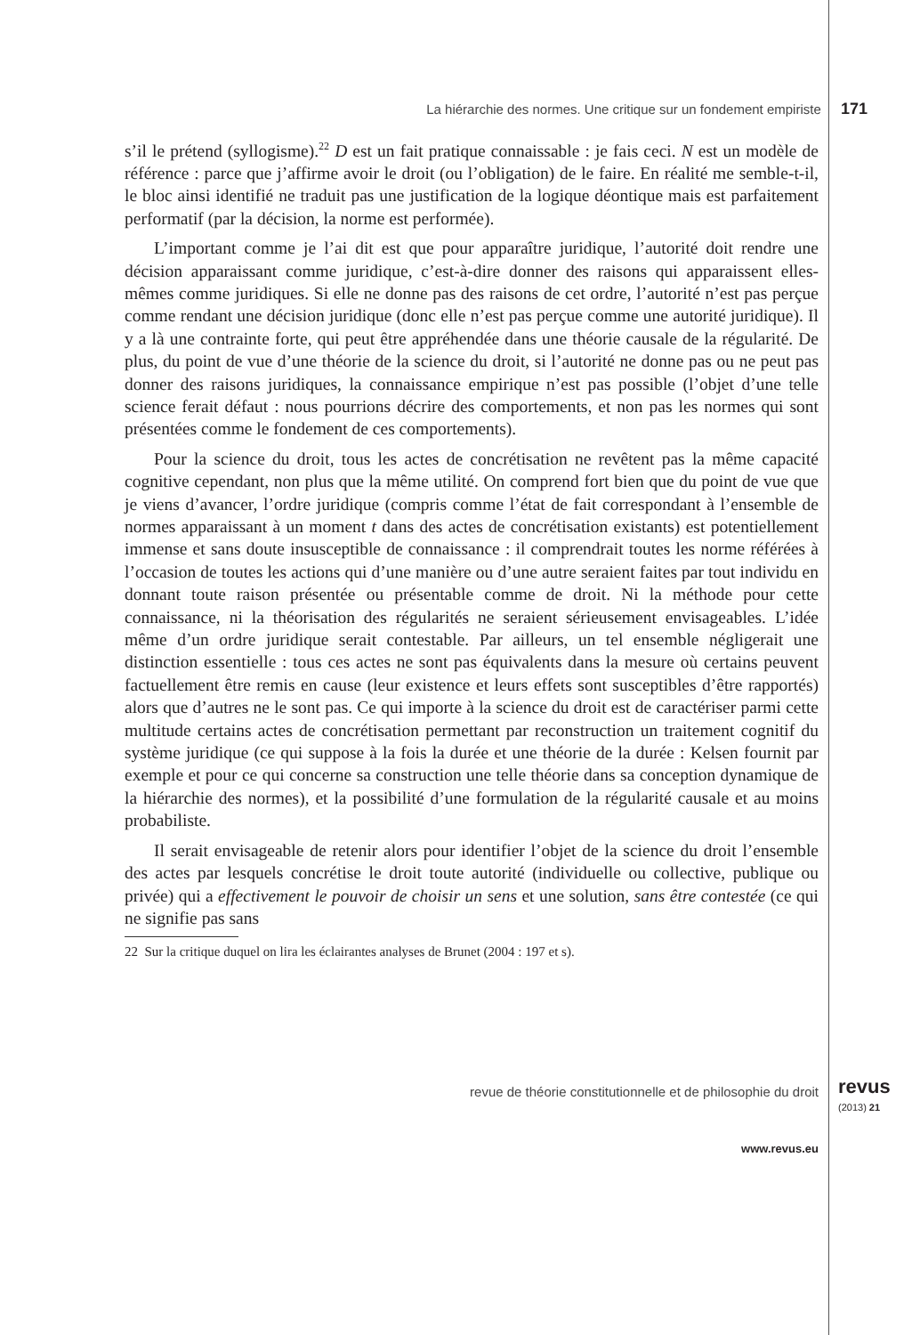La hiérarchie des normes. Une critique sur un fondement empiriste 171
s’il le prétend (syllogisme).<sup>22</sup> D est un fait pratique connaissable : je fais ceci. N est un modèle de référence : parce que j’affirme avoir le droit (ou l’obligation) de le faire. En réalité me semble-t-il, le bloc ainsi identifié ne traduit pas une justification de la logique déontique mais est parfaitement performatif (par la décision, la norme est performée).
L’important comme je l’ai dit est que pour apparaître juridique, l’autorité doit rendre une décision apparaissant comme juridique, c’est-à-dire donner des raisons qui apparaissent elles-mêmes comme juridiques. Si elle ne donne pas des raisons de cet ordre, l’autorité n’est pas perçue comme rendant une décision juridique (donc elle n’est pas perçue comme une autorité juridique). Il y a là une contrainte forte, qui peut être appréhendée dans une théorie causale de la régularité. De plus, du point de vue d’une théorie de la science du droit, si l’autorité ne donne pas ou ne peut pas donner des raisons juridiques, la connaissance empirique n’est pas possible (l’objet d’une telle science ferait défaut : nous pourrions décrire des comportements, et non pas les normes qui sont présentées comme le fondement de ces comportements).
Pour la science du droit, tous les actes de concrétisation ne revêtent pas la même capacité cognitive cependant, non plus que la même utilité. On comprend fort bien que du point de vue que je viens d’avancer, l’ordre juridique (compris comme l’état de fait correspondant à l’ensemble de normes apparaissant à un moment t dans des actes de concrétisation existants) est potentiellement immense et sans doute insusceptible de connaissance : il comprendrait toutes les norme référées à l’occasion de toutes les actions qui d’une manière ou d’une autre seraient faites par tout individu en donnant toute raison présentée ou présentable comme de droit. Ni la méthode pour cette connaissance, ni la théorisation des régularités ne seraient sérieusement envisageables. L’idée même d’un ordre juridique serait contestable. Par ailleurs, un tel ensemble négligerait une distinction essentielle : tous ces actes ne sont pas équivalents dans la mesure où certains peuvent factuellement être remis en cause (leur existence et leurs effets sont susceptibles d’être rapportés) alors que d’autres ne le sont pas. Ce qui importe à la science du droit est de caractériser parmi cette multitude certains actes de concrétisation permettant par reconstruction un traitement cognitif du système juridique (ce qui suppose à la fois la durée et une théorie de la durée : Kelsen fournit par exemple et pour ce qui concerne sa construction une telle théorie dans sa conception dynamique de la hiérarchie des normes), et la possibilité d’une formulation de la régularité causale et au moins probabiliste.
Il serait envisageable de retenir alors pour identifier l’objet de la science du droit l’ensemble des actes par lesquels concrétise le droit toute autorité (individuelle ou collective, publique ou privée) qui a effectivement le pouvoir de choisir un sens et une solution, sans être contestée (ce qui ne signifie pas sans
22 Sur la critique duquel on lira les éclairantes analyses de Brunet (2004 : 197 et s).
revue de théorie constitutionnelle et de philosophie du droit revus
(2013) 21
www.revus.eu